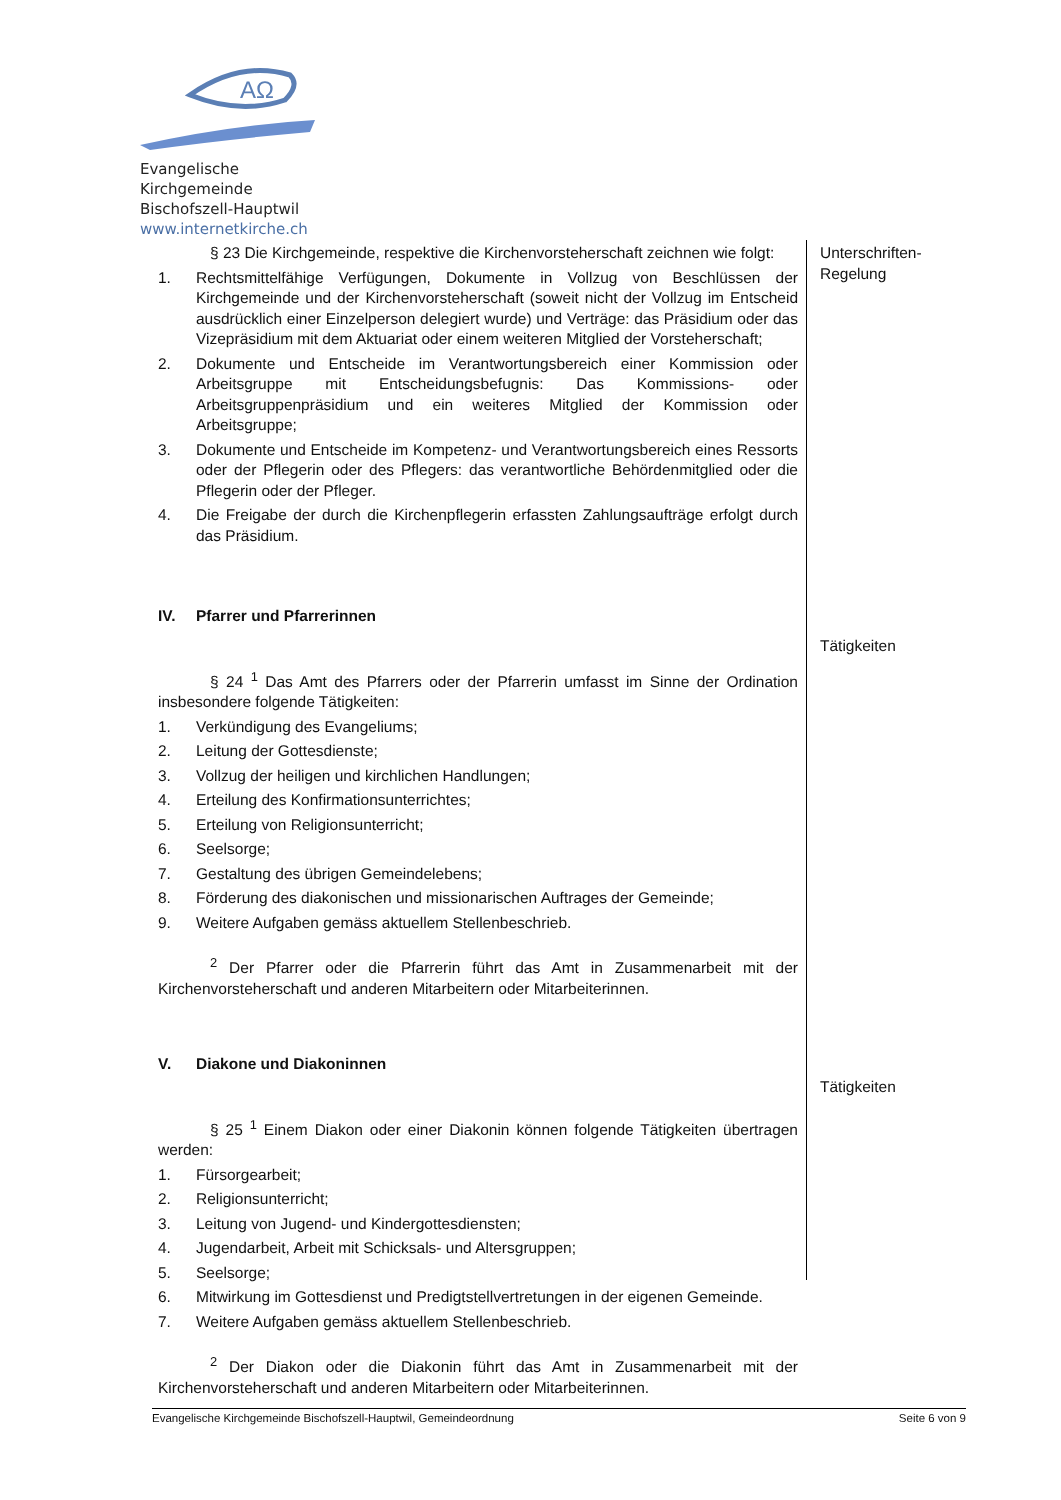AΩ
Evangelische Kirchgemeinde
Bischofszell-Hauptwil
www.internetkirche.ch
Unterschriften-
Regelung
Tätigkeiten
Tätigkeiten
§ 23 Die Kirchgemeinde, respektive die Kirchenvorsteherschaft zeichnen wie folgt:
1. Rechtsmittelfähige Verfügungen, Dokumente in Vollzug von Beschlüssen der Kirchgemeinde und der Kirchenvorsteherschaft (soweit nicht der Vollzug im Entscheid ausdrücklich einer Einzelperson delegiert wurde) und Verträge: das Präsidium oder das Vizepräsidium mit dem Aktuariat oder einem weiteren Mitglied der Vorsteherschaft;
2. Dokumente und Entscheide im Verantwortungsbereich einer Kommission oder Arbeitsgruppe mit Entscheidungsbefugnis: Das Kommissions- oder Arbeitsgruppenpräsidium und ein weiteres Mitglied der Kommission oder Arbeitsgruppe;
3. Dokumente und Entscheide im Kompetenz- und Verantwortungsbereich eines Ressorts oder der Pflegerin oder des Pflegers: das verantwortliche Behördenmitglied oder die Pflegerin oder der Pfleger.
4. Die Freigabe der durch die Kirchenpflegerin erfassten Zahlungsaufträge erfolgt durch das Präsidium.
IV. Pfarrer und Pfarrerinnen
§ 24 <sup>1</sup> Das Amt des Pfarrers oder der Pfarrerin umfasst im Sinne der Ordination insbesondere folgende Tätigkeiten:
1. Verkündigung des Evangeliums;
2. Leitung der Gottesdienste;
3. Vollzug der heiligen und kirchlichen Handlungen;
4. Erteilung des Konfirmationsunterrichtes;
5. Erteilung von Religionsunterricht;
6. Seelsorge;
7. Gestaltung des übrigen Gemeindelebens;
8. Förderung des diakonischen und missionarischen Auftrages der Gemeinde;
9. Weitere Aufgaben gemäss aktuellem Stellenbeschrieb.
<sup>2</sup> Der Pfarrer oder die Pfarrerin führt das Amt in Zusammenarbeit mit der Kirchenvorsteherschaft und anderen Mitarbeitern oder Mitarbeiterinnen.
V. Diakone und Diakoninnen
§ 25 <sup>1</sup> Einem Diakon oder einer Diakonin können folgende Tätigkeiten übertragen werden:
1. Fürsorgearbeit;
2. Religionsunterricht;
3. Leitung von Jugend- und Kindergottesdiensten;
4. Jugendarbeit, Arbeit mit Schicksals- und Altersgruppen;
5. Seelsorge;
6. Mitwirkung im Gottesdienst und Predigtstellvertretungen in der eigenen Gemeinde.
7. Weitere Aufgaben gemäss aktuellem Stellenbeschrieb.
<sup>2</sup> Der Diakon oder die Diakonin führt das Amt in Zusammenarbeit mit der Kirchenvorsteherschaft und anderen Mitarbeitern oder Mitarbeiterinnen.
Evangelische Kirchgemeinde Bischofszell-Hauptwil, Gemeindeordnung Seite 6 von 9